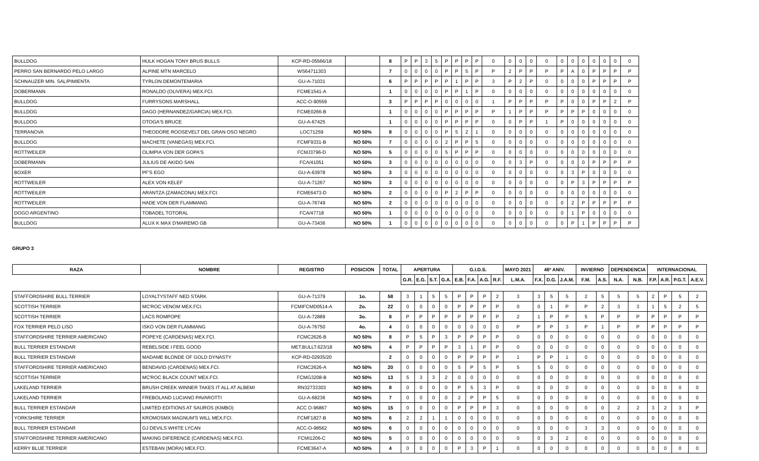| BULLDOG | HULK HOGAN TONY BRUS BULLS | KCP-RD-05566/18 | | 8 | P | P | 3 | 5 | P | P | P | P | 0 | 0 | 0 | 0 | 0 | 0 | 0 | 0 | 0 | 0 | 0 | 0 |
| PERRO SAN BERNARDO PELO LARGO | ALPINE MTN MARCELO | WS64711303 | | 7 | 0 | 0 | 0 | 0 | P | P | 5 | P | P | 2 | P | P | P | P | A | 0 | P | P | P | P |
| SCHNAUZER MIN. SAL/PIMIENTA | TYRLON DEMONTEMARIA | GU-A-71031 | | 6 | P | P | P | P | P | 1 | P | P | 3 | P | 2 | P | 0 | 0 | 0 | 0 | P | P | P | P |
| DOBERMANN | RONALDO (OLIVERA) MEX.FCI. | FCME1541-A | | 1 | 0 | 0 | 0 | 0 | P | P | 1 | P | 0 | 0 | 0 | 0 | 0 | 0 | 0 | 0 | 0 | 0 | 0 | 0 |
| BULLDOG | FURRYSONS MARSHALL | ACC-O-90559 | | 3 | P | P | P | P | 0 | 0 | 0 | 0 | 1 | P | P | P | P | P | 0 | 0 | P | P | 2 | P |
| BULLDOG | DAGO (HERNANDEZ/GARCIA) MEX.FCI. | FCME0266-B | | 1 | 0 | 0 | 0 | 0 | P | P | P | P | P | 1 | P | P | P | P | P | P | 0 | 0 | 0 | 0 |
| BULLDOG | OTOGA'S BRUCE | GU-A-67425 | | 1 | 0 | 0 | 0 | 0 | P | P | P | P | 0 | 0 | P | P | 1 | P | 0 | 0 | 0 | 0 | 0 | 0 |
| TERRANOVA | THEODORE ROOSEVELT DEL GRAN OSO NEGRO | LOC71259 | NO 50% | 8 | 0 | 0 | 0 | 0 | P | 5 | 2 | 1 | 0 | 0 | 0 | 0 | 0 | 0 | 0 | 0 | 0 | 0 | 0 | 0 |
| BULLDOG | MACHETE (VANEGAS) MEX.FCI. | FCMF9331-B | NO 50% | 7 | 0 | 0 | 0 | 0 | 2 | P | P | 5 | 0 | 0 | 0 | 0 | 0 | 0 | 0 | 0 | 0 | 0 | 0 | 0 |
| ROTTWEILER | OLIMPIA VON DER GOPA'S | FCMJ3796-D | NO 50% | 5 | 0 | 0 | 0 | 0 | 5 | P | P | P | 0 | 0 | 0 | 0 | 0 | 0 | 0 | 0 | 0 | 0 | 0 | 0 |
| DOBERMANN | JULIUS DE AKIDO SAN | FCA/41051 | NO 50% | 3 | 0 | 0 | 0 | 0 | 0 | 0 | 0 | 0 | 0 | 0 | 3 | P | 0 | 0 | 0 | 0 | P | P | P | P |
| BOXER | PF'S EGO | GU-A-63978 | NO 50% | 3 | 0 | 0 | 0 | 0 | 0 | 0 | 0 | 0 | 0 | 0 | 0 | 0 | 0 | 0 | 3 | P | 0 | 0 | 0 | 0 |
| ROTTWEILER | ALEX VON KELEF | GU-A-71267 | NO 50% | 3 | 0 | 0 | 0 | 0 | 0 | 0 | 0 | 0 | 0 | 0 | 0 | 0 | 0 | 0 | P | 3 | P | P | P | P |
| ROTTWEILER | ARANTZA (ZAMACONA) MEX.FCI. | FCME6473-D | NO 50% | 2 | 0 | 0 | 0 | 0 | P | 2 | P | P | 0 | 0 | 0 | 0 | 0 | 0 | 0 | 0 | 0 | 0 | 0 | 0 |
| ROTTWEILER | HADE VON DER FLAMMANG | GU-A-76749 | NO 50% | 2 | 0 | 0 | 0 | 0 | 0 | 0 | 0 | 0 | 0 | 0 | 0 | 0 | 0 | 0 | 2 | P | P | P | P | P |
| DOGO ARGENTINO | TOBADEL TOTORAL | FCA/47718 | NO 50% | 1 | 0 | 0 | 0 | 0 | 0 | 0 | 0 | 0 | 0 | 0 | 0 | 0 | 0 | 0 | 1 | P | 0 | 0 | 0 | 0 |
| BULLDOG | ALUX K MAX D'MAREMO GB | GU-A-73436 | NO 50% | 1 | 0 | 0 | 0 | 0 | 0 | 0 | 0 | 0 | 0 | 0 | 0 | 0 | 0 | 0 | P | 1 | P | P | P | P |
GRUPO 3
| RAZA | NOMBRE | REGISTRO | POSICION | TOTAL | APERTURA | | | | G.I.D.S. | | | | MAYO 2021 | 46º ANIV. | | | INVIERNO | | DEPENDENCIA | | INTERNACIONAL | | | |
| --- | --- | --- | --- | --- | --- | --- | --- | --- | --- | --- | --- | --- | --- | --- | --- | --- | --- | --- | --- | --- | --- | --- | --- | --- |
| | | | | | G.R. | E.G. | S.T. | G.A. | E.B. | F.A. | A.G. | R.F. | L.M.A. | F.X. | D.G. | J.A.M. | F.M. | A.S. | N.A. | N.B. | F.P. | A.R. | P.G.T. | A.E.V. |
| STAFFORDSHIRE BULL TERRIER | LOYALTYSTAFF NED STARK | GU-A-71379 | 1o. | 58 | 3 | 1 | 5 | 5 | P | P | P | 2 | 3 | 3 | 5 | 5 | 2 | 5 | 5 | 5 | 2 | P | 5 | 2 |
| SCOTTISH TERRIER | MC'ROC VENOM MEX.FCI. | FCMIFCMD0514-A | 2o. | 22 | 0 | 0 | 0 | 0 | P | P | P | P | 0 | 0 | 1 | P | P | 2 | 3 | 3 | 1 | 5 | 2 | 5 |
| SCOTTISH TERRIER | LACS ROMPOPE | GU-A-72889 | 3o. | 8 | P | P | P | P | P | P | P | P | 2 | 1 | P | P | 5 | P | P | P | P | P | P | P |
| FOX TERRIER PELO LISO | ISKO VON DER FLAMMANG | GU-A-76750 | 4o. | 4 | 0 | 0 | 0 | 0 | 0 | 0 | 0 | 0 | P | P | P | 3 | P | 1 | P | P | P | P | P | P |
| STAFFORDSHIRE TERRIER AMERICANO | POPEYE (CARDENAS) MEX.FCI. | FCMC2626-B | NO 50% | 8 | P | 5 | P | 3 | P | P | P | P | 0 | 0 | 0 | 0 | 0 | 0 | 0 | 0 | 0 | 0 | 0 | 0 |
| BULL TERRIER ESTANDAR | REBELSIDE I FEEL GOOD | MET.BULLT.623/18 | NO 50% | 4 | P | P | P | P | 3 | 1 | P | P | 0 | 0 | 0 | 0 | 0 | 0 | 0 | 0 | 0 | 0 | 0 | 0 |
| BULL TERRIER ESTANDAR | MADAME BLONDE OF GOLD DYNASTY | KCP-RD-02935/20 | | 2 | 0 | 0 | 0 | 0 | P | P | P | P | 1 | P | P | 1 | 0 | 0 | 0 | 0 | 0 | 0 | 0 | 0 |
| STAFFORDSHIRE TERRIER AMERICANO | BENDAVID (CARDENAS) MEX.FCI. | FCMC2626-A | NO 50% | 20 | 0 | 0 | 0 | 0 | 5 | P | 5 | P | 5 | 5 | 0 | 0 | 0 | 0 | 0 | 0 | 0 | 0 | 0 | 0 |
| SCOTTISH TERRIER | MC'ROC BLACK COUNT MEX.FCI. | FCMG3208-B | NO 50% | 13 | 5 | 3 | 3 | 2 | 0 | 0 | 0 | 0 | 0 | 0 | 0 | 0 | 0 | 0 | 0 | 0 | 0 | 0 | 0 | 0 |
| LAKELAND TERRIER | BRUSH CREEK WINNER TAKES IT ALL AT ALBEMI | RN32733303 | NO 50% | 8 | 0 | 0 | 0 | 0 | P | 5 | 3 | P | 0 | 0 | 0 | 0 | 0 | 0 | 0 | 0 | 0 | 0 | 0 | 0 |
| LAKELAND TERRIER | FREBOLAND LUCIANO PAVAROTTI | GU-A-68236 | NO 50% | 7 | 0 | 0 | 0 | 0 | 2 | P | P | 5 | 0 | 0 | 0 | 0 | 0 | 0 | 0 | 0 | 0 | 0 | 0 | 0 |
| BULL TERRIER ESTANDAR | LIMITED EDITIONS AT SAUROS (KIMBO) | ACC O-96867 | NO 50% | 15 | 0 | 0 | 0 | 0 | P | P | P | 3 | 0 | 0 | 0 | 0 | 0 | 0 | 2 | 2 | 3 | 2 | 3 | P |
| YORKSHIRE TERRIER | KROMOSMX MAGNUM'S WILL MEX.FCI. | FCMF1827-B | NO 50% | 6 | 2 | 2 | 1 | 1 | 0 | 0 | 0 | 0 | 0 | 0 | 0 | 0 | 0 | 0 | 0 | 0 | 0 | 0 | 0 | 0 |
| BULL TERRIER ESTANDAR | GJ DEVILS WHITE LYCAN | ACC-O-98562 | NO 50% | 6 | 0 | 0 | 0 | 0 | 0 | 0 | 0 | 0 | 0 | 0 | 0 | 0 | 3 | 3 | 0 | 0 | 0 | 0 | 0 | 0 |
| STAFFORDSHIRE TERRIER AMERICANO | MAKING DIFERENCE (CARDENAS) MEX.FCI. | FCMI1206-C | NO 50% | 5 | 0 | 0 | 0 | 0 | 0 | 0 | 0 | 0 | 0 | 0 | 3 | 2 | 0 | 0 | 0 | 0 | 0 | 0 | 0 | 0 |
| KERRY BLUE TERRIER | ESTEBAN (MORA) MEX.FCI. | FCME3647-A | NO 50% | 4 | 0 | 0 | 0 | 0 | P | 3 | P | 1 | 0 | 0 | 0 | 0 | 0 | 0 | 0 | 0 | 0 | 0 | 0 | 0 |